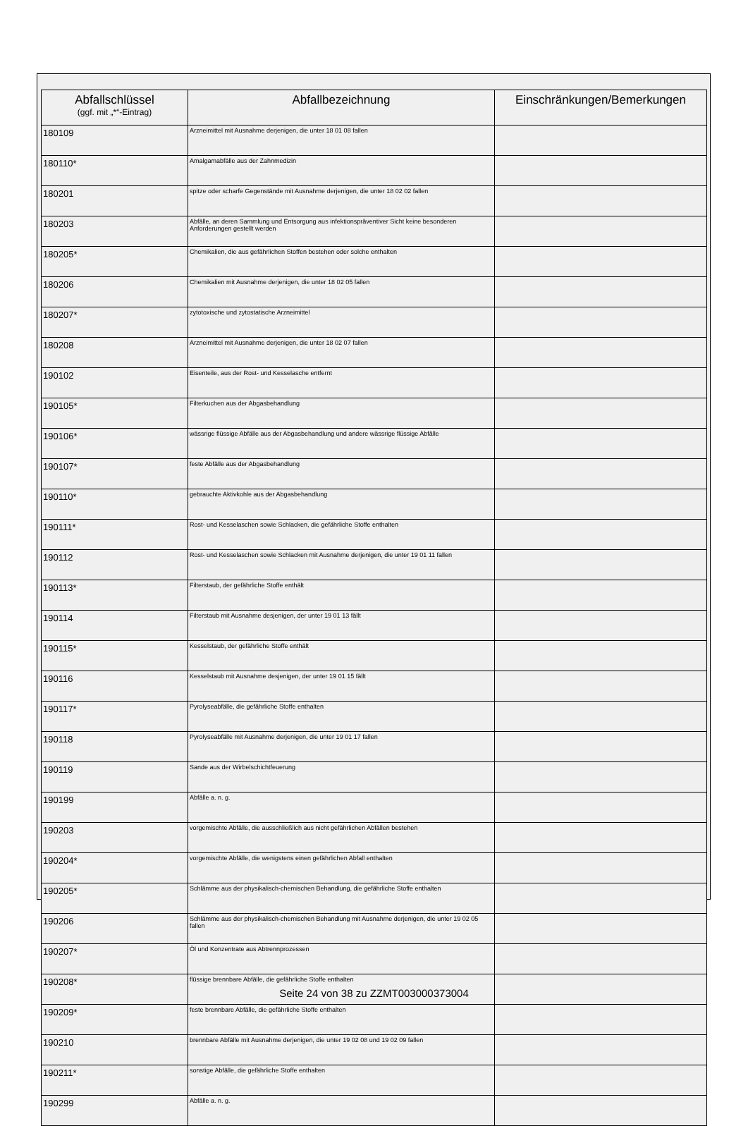| Abfallschlüssel (ggf. mit „*“-Eintrag) | Abfallbezeichnung | Einschränkungen/Bemerkungen |
| --- | --- | --- |
| 180109 | Arzneimittel mit Ausnahme derjenigen, die unter 18 01 08 fallen | |
| 180110* | Amalgamabfälle aus der Zahnmedizin | |
| 180201 | spitze oder scharfe Gegenstände mit Ausnahme derjenigen, die unter 18 02 02 fallen | |
| 180203 | Abfälle, an deren Sammlung und Entsorgung aus infektionspräventiver Sicht keine besonderen Anforderungen gestellt werden | |
| 180205* | Chemikalien, die aus gefährlichen Stoffen bestehen oder solche enthalten | |
| 180206 | Chemikalien mit Ausnahme derjenigen, die unter 18 02 05 fallen | |
| 180207* | zytotoxische und zytostatische Arzneimittel | |
| 180208 | Arzneimittel mit Ausnahme derjenigen, die unter 18 02 07 fallen | |
| 190102 | Eisenteile, aus der Rost- und Kesselasche entfernt | |
| 190105* | Filterkuchen aus der Abgasbehandlung | |
| 190106* | wässrige flüssige Abfälle aus der Abgasbehandlung und andere wässrige flüssige Abfälle | |
| 190107* | feste Abfälle aus der Abgasbehandlung | |
| 190110* | gebrauchte Aktivkohle aus der Abgasbehandlung | |
| 190111* | Rost- und Kesselaschen sowie Schlacken, die gefährliche Stoffe enthalten | |
| 190112 | Rost- und Kesselaschen sowie Schlacken mit Ausnahme derjenigen, die unter 19 01 11 fallen | |
| 190113* | Filterstaub, der gefährliche Stoffe enthält | |
| 190114 | Filterstaub mit Ausnahme desjenigen, der unter 19 01 13 fällt | |
| 190115* | Kesselstaub, der gefährliche Stoffe enthält | |
| 190116 | Kesselstaub mit Ausnahme desjenigen, der unter 19 01 15 fällt | |
| 190117* | Pyrolyseabfälle, die gefährliche Stoffe enthalten | |
| 190118 | Pyrolyseabfälle mit Ausnahme derjenigen, die unter 19 01 17 fallen | |
| 190119 | Sande aus der Wirbelschichtfeuerung | |
| 190199 | Abfälle a. n. g. | |
| 190203 | vorgemischte Abfälle, die ausschließlich aus nicht gefährlichen Abfällen bestehen | |
| 190204* | vorgemischte Abfälle, die wenigstens einen gefährlichen Abfall enthalten | |
| 190205* | Schlämme aus der physikalisch-chemischen Behandlung, die gefährliche Stoffe enthalten | |
| 190206 | Schlämme aus der physikalisch-chemischen Behandlung mit Ausnahme derjenigen, die unter 19 02 05 fallen | |
| 190207* | Öl und Konzentrate aus Abtrennprozessen | |
| 190208* | flüssige brennbare Abfälle, die gefährliche Stoffe enthalten | |
| 190209* | feste brennbare Abfälle, die gefährliche Stoffe enthalten | |
| 190210 | brennbare Abfälle mit Ausnahme derjenigen, die unter 19 02 08 und 19 02 09 fallen | |
| 190211* | sonstige Abfälle, die gefährliche Stoffe enthalten | |
| 190299 | Abfälle a. n. g. | |
Seite 24 von 38 zu ZZMT003000373004